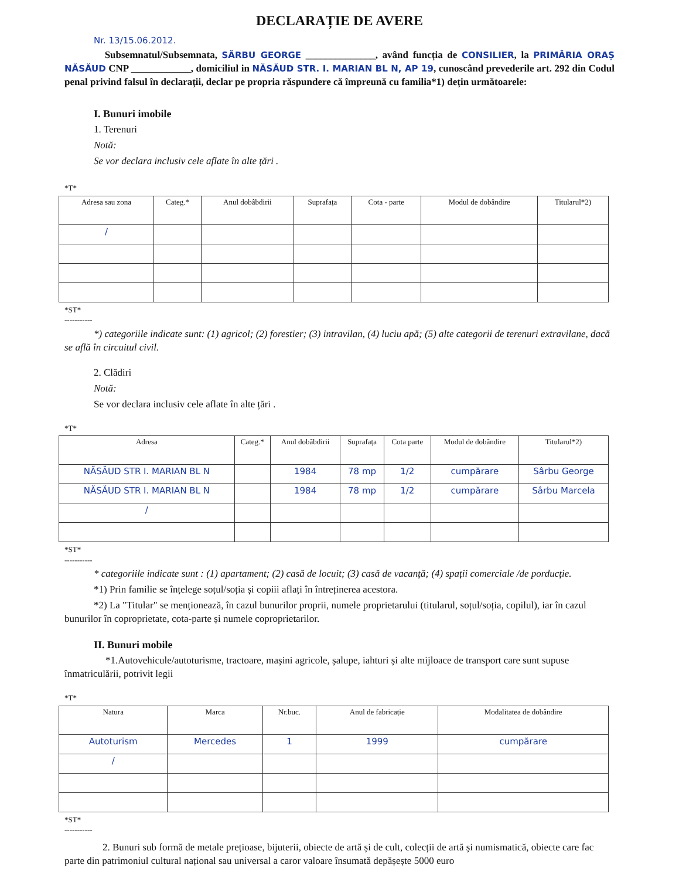DECLARAȚIE DE AVERE
Nr. 13/15.06.2012.
Subsemnatul/Subsemnata, SÂRBU GEORGE ______________, având funcția de CONSILIER, la PRIMĂRIA ORAȘ NĂSĂUD CNP ____________, domiciliul in NĂSĂUD STR. I. MARIAN BL N, AP 19, cunoscând prevederile art. 292 din Codul penal privind falsul în declarații, declar pe propria răspundere că împreună cu familia*1) dețin următoarele:
I. Bunuri imobile
1. Terenuri
Notă:
Se vor declara inclusiv cele aflate în alte țări .
*T*
| Adresa sau zona | Categ.* | Anul dobâbdirii | Suprafața | Cota - parte | Modul de dobândire | Titularul*2) |
| --- | --- | --- | --- | --- | --- | --- |
| / | | | | | | |
*ST*
-----------
*) categoriile indicate sunt: (1) agricol; (2) forestier; (3) intravilan, (4) luciu apă; (5) alte categorii de terenuri extravilane, dacă se află în circuitul civil.
2. Clădiri
Notă:
Se vor declara inclusiv cele aflate în alte țări .
*T*
| Adresa | Categ.* | Anul dobâbdirii | Suprafața | Cota parte | Modul de dobândire | Titularul*2) |
| --- | --- | --- | --- | --- | --- | --- |
| NĂSĂUD STR I. MARIAN BL N | | 1984 | 78 mp | 1/2 | cumpărare | Sârbu George |
| NĂSĂUD STR I. MARIAN BL N | | 1984 | 78 mp | 1/2 | cumpărare | Sârbu Marcela |
| / | | | | | | |
*ST*
-----------
* categoriile indicate sunt : (1) apartament; (2) casă de locuit; (3) casă de vacanță; (4) spații comerciale /de porducție.
*1) Prin familie se înțelege soțul/soția și copiii aflați în întreținerea acestora.
*2) La "Titular" se menționează, în cazul bunurilor proprii, numele proprietarului (titularul, soțul/soția, copilul), iar în cazul bunurilor în coproprietate, cota-parte și numele coproprietarilor.
II. Bunuri mobile
*1.Autovehicule/autoturisme, tractoare, mașini agricole, șalupe, iahturi și alte mijloace de transport care sunt supuse înmatriculării, potrivit legii
*T*
| Natura | Marca | Nr.buc. | Anul de fabricație | Modalitatea de dobândire |
| --- | --- | --- | --- | --- |
| Autoturism | Mercedes | 1 | 1999 | cumpărare |
| / | | | | |
*ST*
-----------
2. Bunuri sub formă de metale prețioase, bijuterii, obiecte de artă și de cult, colecții de artă și numismatică, obiecte care fac parte din patrimoniul cultural național sau universal a caror valoare însumată depășește 5000 euro